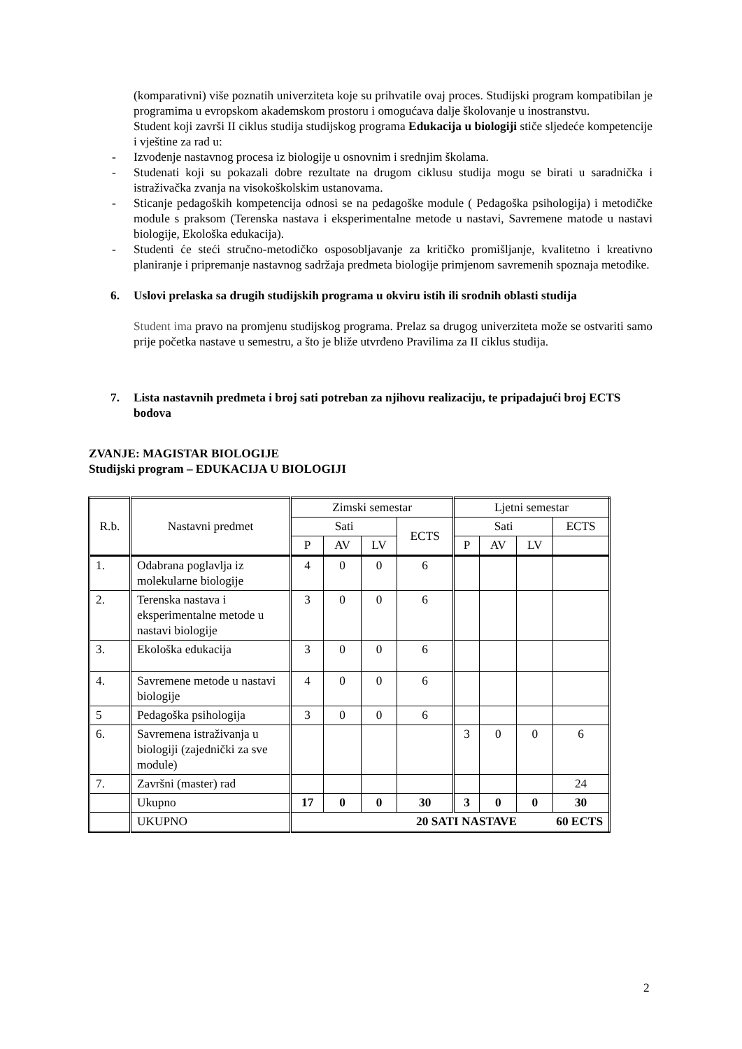(komparativni) više poznatih univerziteta koje su prihvatile ovaj proces. Studijski program kompatibilan je programima u evropskom akademskom prostoru i omogućava dalje školovanje u inostranstvu.
Student koji završi II ciklus studija studijskog programa Edukacija u biologiji stiče sljedeće kompetencije i vještine za rad u:
- Izvođenje nastavnog procesa iz biologije u osnovnim i srednjim školama.
- Studenati koji su pokazali dobre rezultate na drugom ciklusu studija mogu se birati u saradnička i istraživačka zvanja na visokoškolskim ustanovama.
- Sticanje pedagoških kompetencija odnosi se na pedagoške module ( Pedagoška psihologija) i metodičke module s praksom (Terenska nastava i eksperimentalne metode u nastavi, Savremene matode u nastavi biologije, Ekološka edukacija).
- Studenti će steći stručno-metodičko osposobljavanje za kritičko promišljanje, kvalitetno i kreativno planiranje i pripremanje nastavnog sadržaja predmeta biologije primjenom savremenih spoznaja metodike.
6. Uslovi prelaska sa drugih studijskih programa u okviru istih ili srodnih oblasti studija
Student ima pravo na promjenu studijskog programa. Prelaz sa drugog univerziteta može se ostvariti samo prije početka nastave u semestru, a što je bliže utvrđeno Pravilima za II ciklus studija.
7. Lista nastavnih predmeta i broj sati potreban za njihovu realizaciju, te pripadajući broj ECTS bodova
ZVANJE: MAGISTAR BIOLOGIJE
Studijski program – EDUKACIJA U BIOLOGIJI
| R.b. | Nastavni predmet | Zimski semestar | | | | Ljetni semestar | | | |
| | | Sati | | | ECTS | Sati | | | ECTS |
| | | P | AV | LV | | P | AV | LV | |
| 1. | Odabrana poglavlja iz molekularne biologije | 4 | 0 | 0 | 6 | | | | |
| 2. | Terenska nastava i eksperimentalne metode u nastavi biologije | 3 | 0 | 0 | 6 | | | | |
| 3. | Ekološka edukacija | 3 | 0 | 0 | 6 | | | | |
| 4. | Savremene metode u nastavi biologije | 4 | 0 | 0 | 6 | | | | |
| 5 | Pedagoška psihologija | 3 | 0 | 0 | 6 | | | | |
| 6. | Savremena istraživanja u biologiji (zajednički za sve module) | | | | | 3 | 0 | 0 | 6 |
| 7. | Završni (master) rad | | | | | | | | 24 |
| | Ukupno | 17 | 0 | 0 | 30 | 3 | 0 | 0 | 30 |
| | UKUPNO | 20 SATI NASTAVE 60 ECTS | | | | | | | |
2